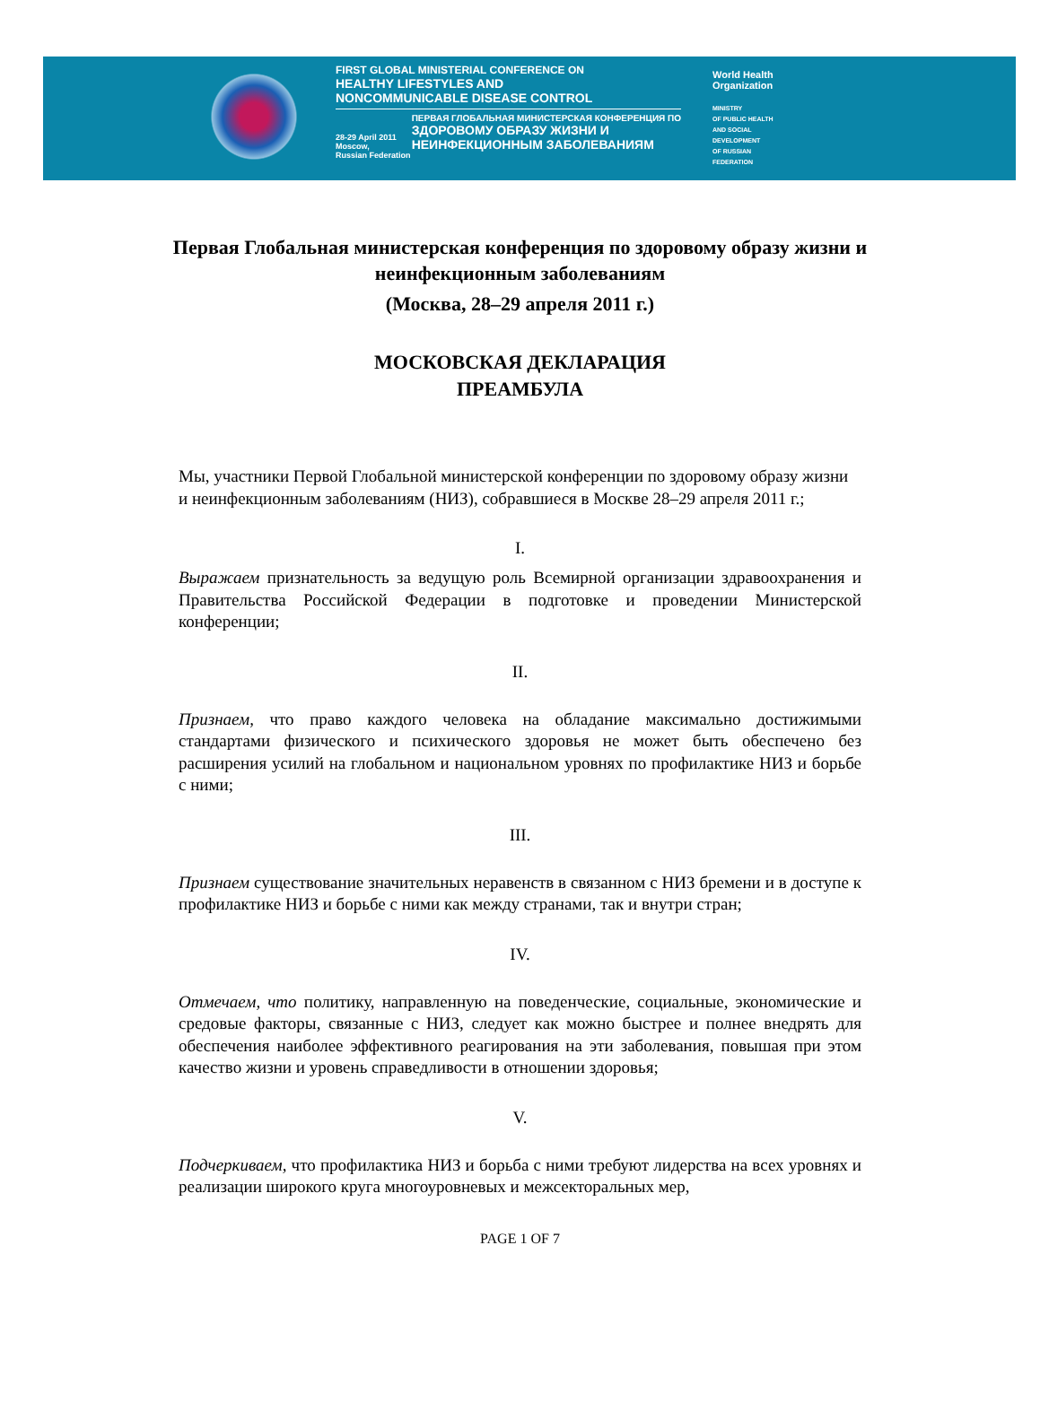FIRST GLOBAL MINISTERIAL CONFERENCE ON
HEALTHY LIFESTYLES AND
NONCOMMUNICABLE DISEASE CONTROL
28-29 April 2011
Moscow,
Russian Federation
ПЕРВАЯ ГЛОБАЛЬНАЯ МИНИСТЕРСКАЯ КОНФЕРЕНЦИЯ ПО
ЗДОРОВОМУ ОБРАЗУ ЖИЗНИ И
НЕИНФЕКЦИОННЫМ ЗАБОЛЕВАНИЯМ
World Health
Organization
MINISTRY
OF PUBLIC HEALTH
AND SOCIAL
DEVELOPMENT
OF RUSSIAN
FEDERATION
Первая Глобальная министерская конференция по здоровому образу жизни и неинфекционным заболеваниям
(Москва, 28–29 апреля 2011 г.)
МОСКОВСКАЯ ДЕКЛАРАЦИЯ
ПРЕАМБУЛА
Мы, участники Первой Глобальной министерской конференции по здоровому образу жизни и неинфекционным заболеваниям (НИЗ), собравшиеся в Москве 28–29 апреля 2011 г.;
I.
Выражаем признательность за ведущую роль Всемирной организации здравоохранения и Правительства Российской Федерации в подготовке и проведении Министерской конференции;
II.
Признаем, что право каждого человека на обладание максимально достижимыми стандартами физического и психического здоровья не может быть обеспечено без расширения усилий на глобальном и национальном уровнях по профилактике НИЗ и борьбе с ними;
III.
Признаем существование значительных неравенств в связанном с НИЗ бремени и в доступе к профилактике НИЗ и борьбе с ними как между странами, так и внутри стран;
IV.
Отмечаем, что политику, направленную на поведенческие, социальные, экономические и средовые факторы, связанные с НИЗ, следует как можно быстрее и полнее внедрять для обеспечения наиболее эффективного реагирования на эти заболевания, повышая при этом качество жизни и уровень справедливости в отношении здоровья;
V.
Подчеркиваем, что профилактика НИЗ и борьба с ними требуют лидерства на всех уровнях и реализации широкого круга многоуровневых и межсекторальных мер,
PAGE 1 OF 7